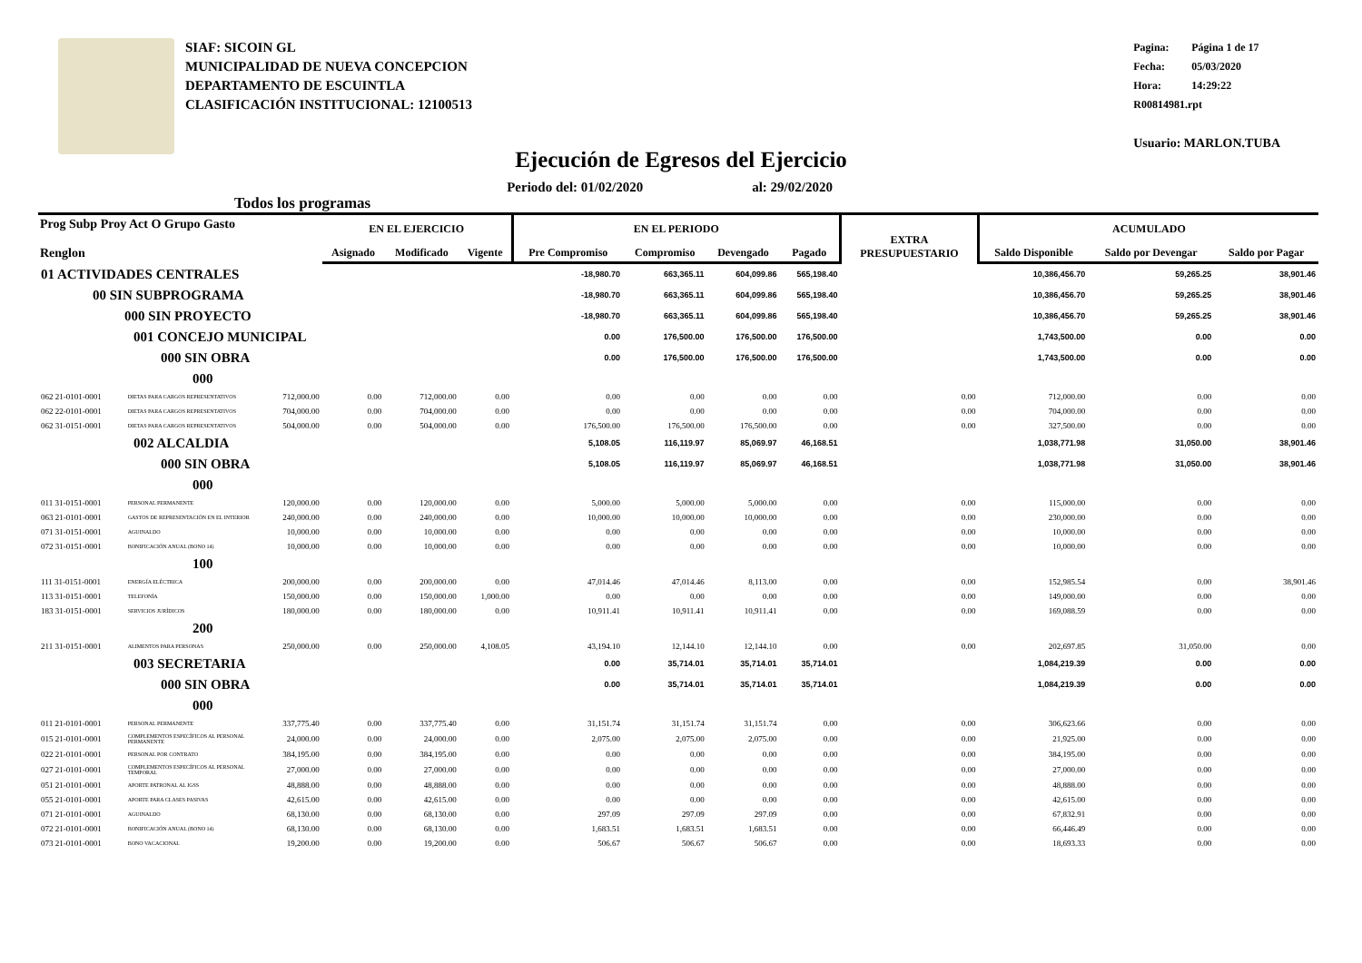SIAF: SICOIN GL
MUNICIPALIDAD DE NUEVA CONCEPCION
DEPARTAMENTO DE ESCUINTLA
CLASIFICACIÓN INSTITUCIONAL: 12100513
Pagina: Página 1 de 17
Fecha: 05/03/2020
Hora: 14:29:22
R00814981.rpt
Usuario: MARLON.TUBA
Ejecución de Egresos del Ejercicio
Todos los programas
Periodo del: 01/02/2020 al: 29/02/2020
| Prog Subp Proy Act O Grupo Gasto Renglon | | | EN EL EJERCICIO | | | EN EL PERIODO | | | | EXTRA PRESUPUESTARIO | ACUMULADO | | |
| --- | --- | --- | --- | --- | --- | --- | --- | --- | --- | --- | --- | --- | --- |
| | | | Asignado | Modificado | Vigente | Pre Compromiso | Compromiso | Devengado | Pagado | | Saldo Disponible | Saldo por Devengar | Saldo por Pagar |
| 01 ACTIVIDADES CENTRALES | | | | | | -18,980.70 | 663,365.11 | 604,099.86 | 565,198.40 | | 10,386,456.70 | 59,265.25 | 38,901.46 |
| 00 SIN SUBPROGRAMA | | | | | | -18,980.70 | 663,365.11 | 604,099.86 | 565,198.40 | | 10,386,456.70 | 59,265.25 | 38,901.46 |
| 000 SIN PROYECTO | | | | | | -18,980.70 | 663,365.11 | 604,099.86 | 565,198.40 | | 10,386,456.70 | 59,265.25 | 38,901.46 |
| 001 CONCEJO MUNICIPAL | | | | | | 0.00 | 176,500.00 | 176,500.00 | 176,500.00 | | 1,743,500.00 | 0.00 | 0.00 |
| 000 SIN OBRA | | | | | | 0.00 | 176,500.00 | 176,500.00 | 176,500.00 | | 1,743,500.00 | 0.00 | 0.00 |
| 000 | | | | | | | | | | | | | |
| 062 21-0101-0001 | DIETAS PARA CARGOS REPRESENTATIVOS | 712,000.00 | 0.00 | 712,000.00 | 0.00 | 0.00 | 0.00 | 0.00 | 0.00 | 0.00 | 712,000.00 | 0.00 | 0.00 |
| 062 22-0101-0001 | DIETAS PARA CARGOS REPRESENTATIVOS | 704,000.00 | 0.00 | 704,000.00 | 0.00 | 0.00 | 0.00 | 0.00 | 0.00 | 0.00 | 704,000.00 | 0.00 | 0.00 |
| 062 31-0151-0001 | DIETAS PARA CARGOS REPRESENTATIVOS | 504,000.00 | 0.00 | 504,000.00 | 0.00 | 176,500.00 | 176,500.00 | 176,500.00 | 0.00 | 0.00 | 327,500.00 | 0.00 | 0.00 |
| 002 ALCALDIA | | | | | | 5,108.05 | 116,119.97 | 85,069.97 | 46,168.51 | | 1,038,771.98 | 31,050.00 | 38,901.46 |
| 000 SIN OBRA | | | | | | 5,108.05 | 116,119.97 | 85,069.97 | 46,168.51 | | 1,038,771.98 | 31,050.00 | 38,901.46 |
| 000 | | | | | | | | | | | | | |
| 011 31-0151-0001 | PERSONAL PERMANENTE | 120,000.00 | 0.00 | 120,000.00 | 0.00 | 5,000.00 | 5,000.00 | 5,000.00 | 0.00 | 0.00 | 115,000.00 | 0.00 | 0.00 |
| 063 21-0101-0001 | GASTOS DE REPRESENTACIÓN EN EL INTERIOR | 240,000.00 | 0.00 | 240,000.00 | 0.00 | 10,000.00 | 10,000.00 | 10,000.00 | 0.00 | 0.00 | 230,000.00 | 0.00 | 0.00 |
| 071 31-0151-0001 | AGUINALDO | 10,000.00 | 0.00 | 10,000.00 | 0.00 | 0.00 | 0.00 | 0.00 | 0.00 | 0.00 | 10,000.00 | 0.00 | 0.00 |
| 072 31-0151-0001 | BONIFICACIÓN ANUAL (BONO 14) | 10,000.00 | 0.00 | 10,000.00 | 0.00 | 0.00 | 0.00 | 0.00 | 0.00 | 0.00 | 10,000.00 | 0.00 | 0.00 |
| 100 | | | | | | | | | | | | | |
| 111 31-0151-0001 | ENERGÍA ELÉCTRICA | 200,000.00 | 0.00 | 200,000.00 | 0.00 | 47,014.46 | 47,014.46 | 8,113.00 | 0.00 | 0.00 | 152,985.54 | 0.00 | 38,901.46 |
| 113 31-0151-0001 | TELEFONÍA | 150,000.00 | 0.00 | 150,000.00 | 1,000.00 | 0.00 | 0.00 | 0.00 | 0.00 | 0.00 | 149,000.00 | 0.00 | 0.00 |
| 183 31-0151-0001 | SERVICIOS JURÍDICOS | 180,000.00 | 0.00 | 180,000.00 | 0.00 | 10,911.41 | 10,911.41 | 10,911.41 | 0.00 | 0.00 | 169,088.59 | 0.00 | 0.00 |
| 200 | | | | | | | | | | | | | |
| 211 31-0151-0001 | ALIMENTOS PARA PERSONAS | 250,000.00 | 0.00 | 250,000.00 | 4,108.05 | 43,194.10 | 12,144.10 | 12,144.10 | 0.00 | 0.00 | 202,697.85 | 31,050.00 | 0.00 |
| 003 SECRETARIA | | | | | | 0.00 | 35,714.01 | 35,714.01 | 35,714.01 | | 1,084,219.39 | 0.00 | 0.00 |
| 000 SIN OBRA | | | | | | 0.00 | 35,714.01 | 35,714.01 | 35,714.01 | | 1,084,219.39 | 0.00 | 0.00 |
| 000 | | | | | | | | | | | | | |
| 011 21-0101-0001 | PERSONAL PERMANENTE | 337,775.40 | 0.00 | 337,775.40 | 0.00 | 31,151.74 | 31,151.74 | 31,151.74 | 0.00 | 0.00 | 306,623.66 | 0.00 | 0.00 |
| 015 21-0101-0001 | COMPLEMENTOS ESPECÍFICOS AL PERSONAL PERMANENTE | 24,000.00 | 0.00 | 24,000.00 | 0.00 | 2,075.00 | 2,075.00 | 2,075.00 | 0.00 | 0.00 | 21,925.00 | 0.00 | 0.00 |
| 022 21-0101-0001 | PERSONAL POR CONTRATO | 384,195.00 | 0.00 | 384,195.00 | 0.00 | 0.00 | 0.00 | 0.00 | 0.00 | 0.00 | 384,195.00 | 0.00 | 0.00 |
| 027 21-0101-0001 | COMPLEMENTOS ESPECÍFICOS AL PERSONAL TEMPORAL | 27,000.00 | 0.00 | 27,000.00 | 0.00 | 0.00 | 0.00 | 0.00 | 0.00 | 0.00 | 27,000.00 | 0.00 | 0.00 |
| 051 21-0101-0001 | APORTE PATRONAL AL IGSS | 48,888.00 | 0.00 | 48,888.00 | 0.00 | 0.00 | 0.00 | 0.00 | 0.00 | 0.00 | 48,888.00 | 0.00 | 0.00 |
| 055 21-0101-0001 | APORTE PARA CLASES PASIVAS | 42,615.00 | 0.00 | 42,615.00 | 0.00 | 0.00 | 0.00 | 0.00 | 0.00 | 0.00 | 42,615.00 | 0.00 | 0.00 |
| 071 21-0101-0001 | AGUINALDO | 68,130.00 | 0.00 | 68,130.00 | 0.00 | 297.09 | 297.09 | 297.09 | 0.00 | 0.00 | 67,832.91 | 0.00 | 0.00 |
| 072 21-0101-0001 | BONIFICACIÓN ANUAL (BONO 14) | 68,130.00 | 0.00 | 68,130.00 | 0.00 | 1,683.51 | 1,683.51 | 1,683.51 | 0.00 | 0.00 | 66,446.49 | 0.00 | 0.00 |
| 073 21-0101-0001 | BONO VACACIONAL | 19,200.00 | 0.00 | 19,200.00 | 0.00 | 506.67 | 506.67 | 506.67 | 0.00 | 0.00 | 18,693.33 | 0.00 | 0.00 |